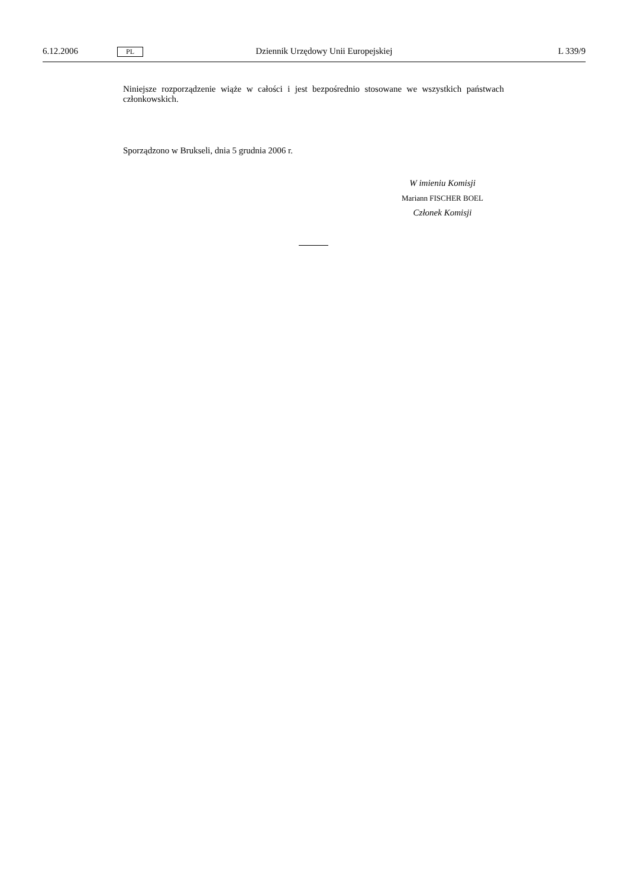6.12.2006 PL Dziennik Urzędowy Unii Europejskiej L 339/9
Niniejsze rozporządzenie wiąże w całości i jest bezpośrednio stosowane we wszystkich państwach członkowskich.
Sporządzono w Brukseli, dnia 5 grudnia 2006 r.
W imieniu Komisji
Mariann FISCHER BOEL
Członek Komisji